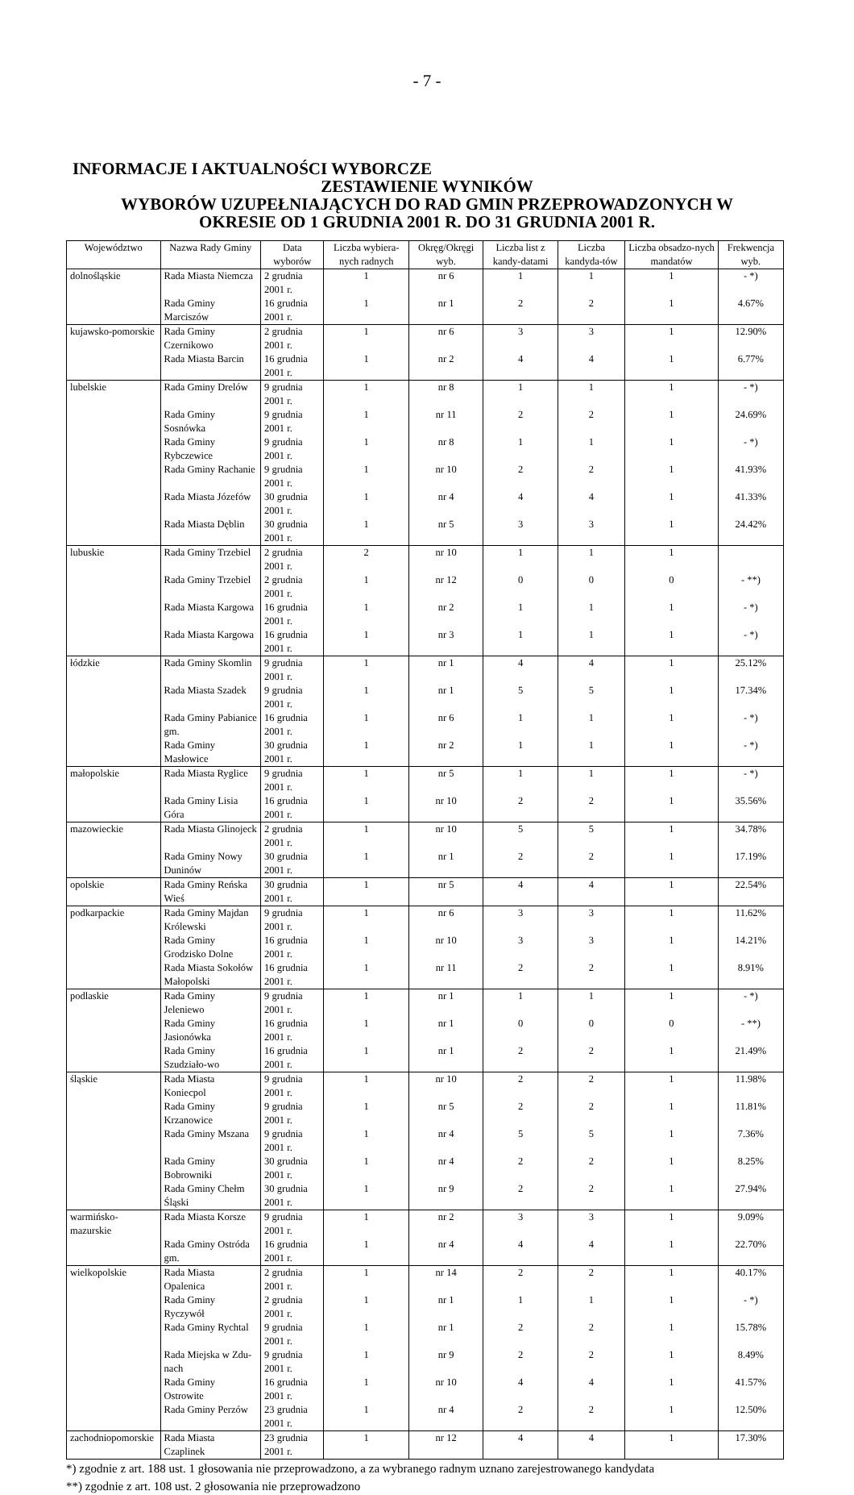- 7 -
INFORMACJE I AKTUALNOŚCI WYBORCZE
ZESTAWIENIE WYNIKÓW
WYBORÓW UZUPEŁNIAJĄCYCH DO RAD GMIN PRZEPROWADZONYCH W
OKRESIE OD 1 GRUDNIA 2001 R. DO 31 GRUDNIA 2001 R.
| Województwo | Nazwa Rady Gminy | Data wyborów | Liczba wybiera-nych radnych | Okręg/Okręgi wyb. | Liczba list z kandy-datami | Liczba kandyda-tów | Liczba obsadzo-nych mandatów | Frekwencja wyb. |
| --- | --- | --- | --- | --- | --- | --- | --- | --- |
| dolnośląskie | Rada Miasta Niemcza | 2 grudnia 2001 r. | 1 | nr 6 | 1 | 1 | 1 | - *) |
| | Rada Gminy Marciszów | 16 grudnia 2001 r. | 1 | nr 1 | 2 | 2 | 1 | 4.67% |
| kujawsko-pomorskie | Rada Gminy Czernikowo | 2 grudnia 2001 r. | 1 | nr 6 | 3 | 3 | 1 | 12.90% |
| | Rada Miasta Barcin | 16 grudnia 2001 r. | 1 | nr 2 | 4 | 4 | 1 | 6.77% |
| lubelskie | Rada Gminy Drelów | 9 grudnia 2001 r. | 1 | nr 8 | 1 | 1 | 1 | - *) |
| | Rada Gminy Sosnówka | 9 grudnia 2001 r. | 1 | nr 11 | 2 | 2 | 1 | 24.69% |
| | Rada Gminy Rybczewice | 9 grudnia 2001 r. | 1 | nr 8 | 1 | 1 | 1 | - *) |
| | Rada Gminy Rachanie | 9 grudnia 2001 r. | 1 | nr 10 | 2 | 2 | 1 | 41.93% |
| | Rada Miasta Józefów | 30 grudnia 2001 r. | 1 | nr 4 | 4 | 4 | 1 | 41.33% |
| | Rada Miasta Dęblin | 30 grudnia 2001 r. | 1 | nr 5 | 3 | 3 | 1 | 24.42% |
| lubuskie | Rada Gminy Trzebiel | 2 grudnia 2001 r. | 2 | nr 10 | 1 | 1 | 1 | |
| | Rada Gminy Trzebiel | 2 grudnia 2001 r. | 1 | nr 12 | 0 | 0 | 0 | - **) |
| | Rada Miasta Kargowa | 16 grudnia 2001 r. | 1 | nr 2 | 1 | 1 | 1 | - *) |
| | Rada Miasta Kargowa | 16 grudnia 2001 r. | 1 | nr 3 | 1 | 1 | 1 | - *) |
| łódzkie | Rada Gminy Skomlin | 9 grudnia 2001 r. | 1 | nr 1 | 4 | 4 | 1 | 25.12% |
| | Rada Miasta Szadek | 9 grudnia 2001 r. | 1 | nr 1 | 5 | 5 | 1 | 17.34% |
| | Rada Gminy Pabianice gm. | 16 grudnia 2001 r. | 1 | nr 6 | 1 | 1 | 1 | - *) |
| | Rada Gminy Masłowice | 30 grudnia 2001 r. | 1 | nr 2 | 1 | 1 | 1 | - *) |
| małopolskie | Rada Miasta Ryglice | 9 grudnia 2001 r. | 1 | nr 5 | 1 | 1 | 1 | - *) |
| | Rada Gminy Lisia Góra | 16 grudnia 2001 r. | 1 | nr 10 | 2 | 2 | 1 | 35.56% |
| mazowieckie | Rada Miasta Glinojeck | 2 grudnia 2001 r. | 1 | nr 10 | 5 | 5 | 1 | 34.78% |
| | Rada Gminy Nowy Duninów | 30 grudnia 2001 r. | 1 | nr 1 | 2 | 2 | 1 | 17.19% |
| opolskie | Rada Gminy Reńska Wieś | 30 grudnia 2001 r. | 1 | nr 5 | 4 | 4 | 1 | 22.54% |
| podkarpackie | Rada Gminy Majdan Królewski | 9 grudnia 2001 r. | 1 | nr 6 | 3 | 3 | 1 | 11.62% |
| | Rada Gminy Grodzisko Dolne | 16 grudnia 2001 r. | 1 | nr 10 | 3 | 3 | 1 | 14.21% |
| | Rada Miasta Sokołów Małopolski | 16 grudnia 2001 r. | 1 | nr 11 | 2 | 2 | 1 | 8.91% |
| podlaskie | Rada Gminy Jeleniewo | 9 grudnia 2001 r. | 1 | nr 1 | 1 | 1 | 1 | - *) |
| | Rada Gminy Jasionówka | 16 grudnia 2001 r. | 1 | nr 1 | 0 | 0 | 0 | - **) |
| | Rada Gminy Szudziało-wo | 16 grudnia 2001 r. | 1 | nr 1 | 2 | 2 | 1 | 21.49% |
| śląskie | Rada Miasta Koniecpol | 9 grudnia 2001 r. | 1 | nr 10 | 2 | 2 | 1 | 11.98% |
| | Rada Gminy Krzanowice | 9 grudnia 2001 r. | 1 | nr 5 | 2 | 2 | 1 | 11.81% |
| | Rada Gminy Mszana | 9 grudnia 2001 r. | 1 | nr 4 | 5 | 5 | 1 | 7.36% |
| | Rada Gminy Bobrowniki | 30 grudnia 2001 r. | 1 | nr 4 | 2 | 2 | 1 | 8.25% |
| | Rada Gminy Chełm Śląski | 30 grudnia 2001 r. | 1 | nr 9 | 2 | 2 | 1 | 27.94% |
| warmińsko-mazurskie | Rada Miasta Korsze | 9 grudnia 2001 r. | 1 | nr 2 | 3 | 3 | 1 | 9.09% |
| | Rada Gminy Ostróda gm. | 16 grudnia 2001 r. | 1 | nr 4 | 4 | 4 | 1 | 22.70% |
| wielkopolskie | Rada Miasta Opalenica | 2 grudnia 2001 r. | 1 | nr 14 | 2 | 2 | 1 | 40.17% |
| | Rada Gminy Ryczywół | 2 grudnia 2001 r. | 1 | nr 1 | 1 | 1 | 1 | - *) |
| | Rada Gminy Rychtal | 9 grudnia 2001 r. | 1 | nr 1 | 2 | 2 | 1 | 15.78% |
| | Rada Miejska w Zdu-nach | 9 grudnia 2001 r. | 1 | nr 9 | 2 | 2 | 1 | 8.49% |
| | Rada Gminy Ostrowite | 16 grudnia 2001 r. | 1 | nr 10 | 4 | 4 | 1 | 41.57% |
| | Rada Gminy Perzów | 23 grudnia 2001 r. | 1 | nr 4 | 2 | 2 | 1 | 12.50% |
| zachodniopomorskie | Rada Miasta Czaplinek | 23 grudnia 2001 r. | 1 | nr 12 | 4 | 4 | 1 | 17.30% |
*) zgodnie z art. 188 ust. 1 głosowania nie przeprowadzono, a za wybranego radnym uznano zarejestrowanego kandydata
**) zgodnie z art. 108 ust. 2 głosowania nie przeprowadzono